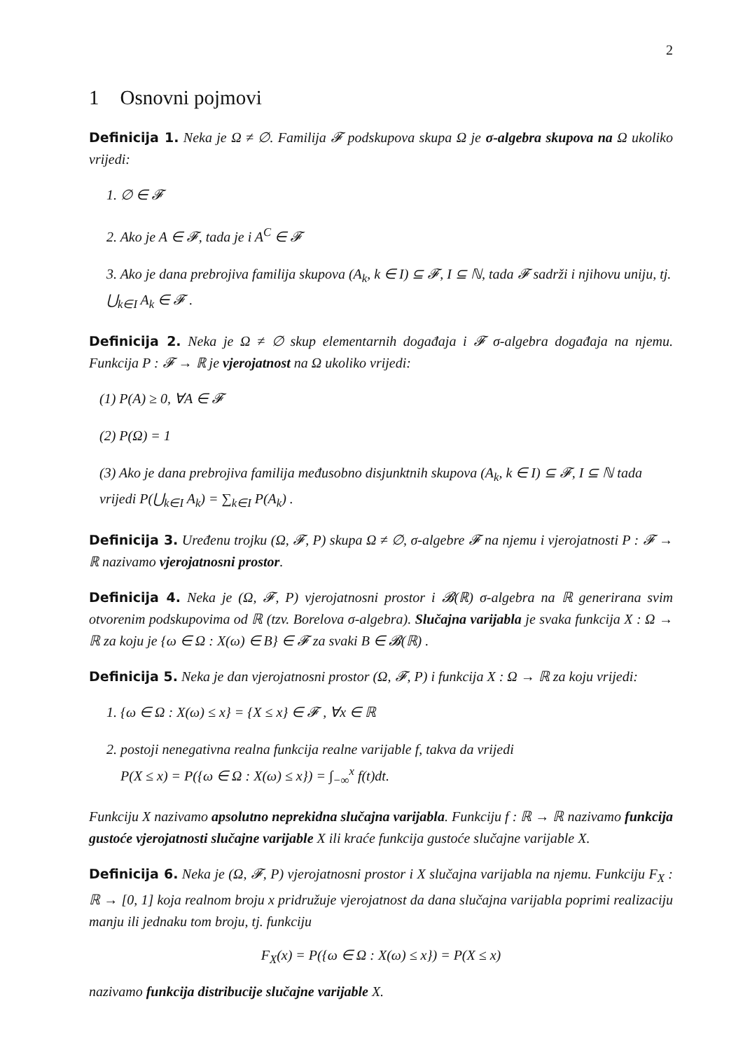2
1 Osnovni pojmovi
Definicija 1. Neka je Ω ≠ ∅. Familija 𝓕 podskupova skupa Ω je σ-algebra skupova na Ω ukoliko vrijedi:
1. ∅ ∈ 𝓕
2. Ako je A ∈ 𝓕, tada je i A<sup>C</sup> ∈ 𝓕
3. Ako je dana prebrojiva familija skupova (A<sub>k</sub>, k ∈ I) ⊆ 𝓕, I ⊆ ℕ, tada 𝓕 sadrži i njihovu uniju, tj. ⋃<sub>k∈I</sub> A<sub>k</sub> ∈ 𝓕 .
Definicija 2. Neka je Ω ≠ ∅ skup elementarnih događaja i 𝓕 σ-algebra događaja na njemu. Funkcija P : 𝓕 → ℝ je vjerojatnost na Ω ukoliko vrijedi:
(1) P(A) ≥ 0, ∀A ∈ 𝓕
(2) P(Ω) = 1
(3) Ako je dana prebrojiva familija međusobno disjunktnih skupova (A<sub>k</sub>, k ∈ I) ⊆ 𝓕, I ⊆ ℕ tada vrijedi P(⋃<sub>k∈I</sub> A<sub>k</sub>) = ∑<sub>k∈I</sub> P(A<sub>k</sub>) .
Definicija 3. Uređenu trojku (Ω, 𝓕, P) skupa Ω ≠ ∅, σ-algebre 𝓕 na njemu i vjerojatnosti P : 𝓕 → ℝ nazivamo vjerojatnosni prostor.
Definicija 4. Neka je (Ω, 𝓕, P) vjerojatnosni prostor i 𝓑(ℝ) σ-algebra na ℝ generirana svim otvorenim podskupovima od ℝ (tzv. Borelova σ-algebra). Slučajna varijabla je svaka funkcija X : Ω → ℝ za koju je {ω ∈ Ω : X(ω) ∈ B} ∈ 𝓕 za svaki B ∈ 𝓑(ℝ) .
Definicija 5. Neka je dan vjerojatnosni prostor (Ω, 𝓕, P) i funkcija X : Ω → ℝ za koju vrijedi:
1. {ω ∈ Ω : X(ω) ≤ x} = {X ≤ x} ∈ 𝓕 , ∀x ∈ ℝ
2. postoji nenegativna realna funkcija realne varijable f, takva da vrijedi
P(X ≤ x) = P({ω ∈ Ω : X(ω) ≤ x}) = ∫<sub>−∞</sub><sup>x</sup> f(t)dt.
Funkciju X nazivamo apsolutno neprekidna slučajna varijabla. Funkciju f : ℝ → ℝ nazivamo funkcija gustoće vjerojatnosti slučajne varijable X ili kraće funkcija gustoće slučajne varijable X.
Definicija 6. Neka je (Ω, 𝓕, P) vjerojatnosni prostor i X slučajna varijabla na njemu. Funkciju F<sub>X</sub> : ℝ → [0, 1] koja realnom broju x pridružuje vjerojatnost da dana slučajna varijabla poprimi realizaciju manju ili jednaku tom broju, tj. funkciju
F<sub>X</sub>(x) = P({ω ∈ Ω : X(ω) ≤ x}) = P(X ≤ x)
nazivamo funkcija distribucije slučajne varijable X.